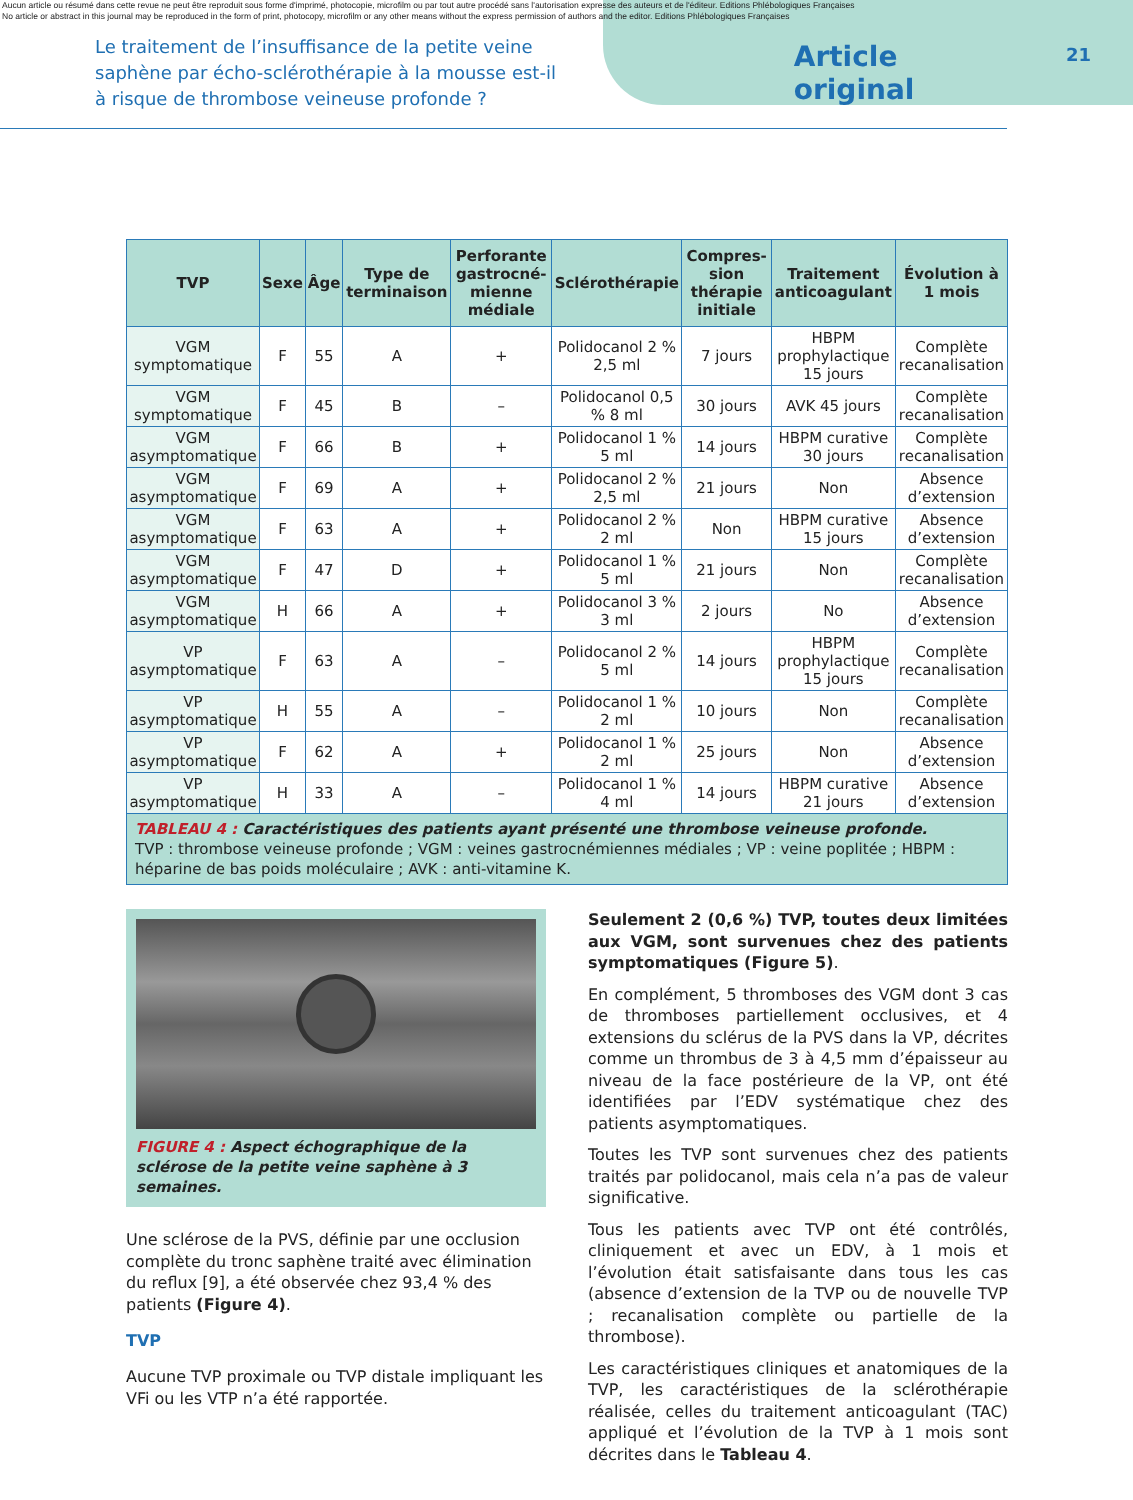Aucun article ou résumé dans cette revue ne peut être reproduit sous forme d'imprimé, photocopie, microfilm ou par tout autre procédé sans l'autorisation expresse des auteurs et de l'éditeur. Editions Phlébologiques Françaises
No article or abstract in this journal may be reproduced in the form of print, photocopy, microfilm or any other means without the express permission of authors and the editor. Editions Phlébologiques Françaises
Le traitement de l’insuffisance de la petite veine saphène par écho-sclérothérapie à la mousse est-il à risque de thrombose veineuse profonde ?
Article original
21
| TVP | Sexe | Âge | Type de terminaison | Perforante gastrocné-mienne médiale | Sclérothérapie | Compres-sion thérapie initiale | Traitement anticoagulant | Évolution à 1 mois |
| --- | --- | --- | --- | --- | --- | --- | --- | --- |
| VGM symptomatique | F | 55 | A | + | Polidocanol 2 % 2,5 ml | 7 jours | HBPM prophylactique 15 jours | Complète recanalisation |
| VGM symptomatique | F | 45 | B | – | Polidocanol 0,5 % 8 ml | 30 jours | AVK 45 jours | Complète recanalisation |
| VGM asymptomatique | F | 66 | B | + | Polidocanol 1 % 5 ml | 14 jours | HBPM curative 30 jours | Complète recanalisation |
| VGM asymptomatique | F | 69 | A | + | Polidocanol 2 % 2,5 ml | 21 jours | Non | Absence d’extension |
| VGM asymptomatique | F | 63 | A | + | Polidocanol 2 % 2 ml | Non | HBPM curative 15 jours | Absence d’extension |
| VGM asymptomatique | F | 47 | D | + | Polidocanol 1 % 5 ml | 21 jours | Non | Complète recanalisation |
| VGM asymptomatique | H | 66 | A | + | Polidocanol 3 % 3 ml | 2 jours | No | Absence d’extension |
| VP asymptomatique | F | 63 | A | – | Polidocanol 2 % 5 ml | 14 jours | HBPM prophylactique 15 jours | Complète recanalisation |
| VP asymptomatique | H | 55 | A | – | Polidocanol 1 % 2 ml | 10 jours | Non | Complète recanalisation |
| VP asymptomatique | F | 62 | A | + | Polidocanol 1 % 2 ml | 25 jours | Non | Absence d’extension |
| VP asymptomatique | H | 33 | A | – | Polidocanol 1 % 4 ml | 14 jours | HBPM curative 21 jours | Absence d’extension |
| TABLEAU 4 : Caractéristiques des patients ayant présenté une thrombose veineuse profonde. TVP : thrombose veineuse profonde ; VGM : veines gastrocnémiennes médiales ; VP : veine poplitée ; HBPM : héparine de bas poids moléculaire ; AVK : anti-vitamine K. | | | | | | | | |
FIGURE 4 : Aspect échographique de la sclérose de la petite veine saphène à 3 semaines.
Une sclérose de la PVS, définie par une occlusion complète du tronc saphène traité avec élimination du reflux [9], a été observée chez 93,4 % des patients (Figure 4).
TVP
Aucune TVP proximale ou TVP distale impliquant les VFi ou les VTP n’a été rapportée.
Seulement 2 (0,6 %) TVP, toutes deux limitées aux VGM, sont survenues chez des patients symptomatiques (Figure 5).
En complément, 5 thromboses des VGM dont 3 cas de thromboses partiellement occlusives, et 4 extensions du sclérus de la PVS dans la VP, décrites comme un thrombus de 3 à 4,5 mm d’épaisseur au niveau de la face postérieure de la VP, ont été identifiées par l’EDV systématique chez des patients asymptomatiques.
Toutes les TVP sont survenues chez des patients traités par polidocanol, mais cela n’a pas de valeur significative.
Tous les patients avec TVP ont été contrôlés, cliniquement et avec un EDV, à 1 mois et l’évolution était satisfaisante dans tous les cas (absence d’extension de la TVP ou de nouvelle TVP ; recanalisation complète ou partielle de la thrombose).
Les caractéristiques cliniques et anatomiques de la TVP, les caractéristiques de la sclérothérapie réalisée, celles du traitement anticoagulant (TAC) appliqué et l’évolution de la TVP à 1 mois sont décrites dans le Tableau 4.